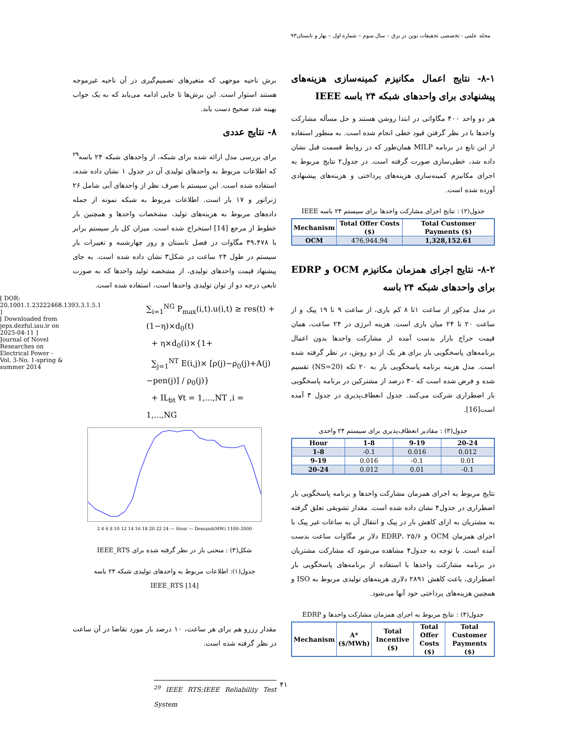مجله علمی - تخصصی تحقیقات نوین در برق – سال سوم – شماره اول – بهار و تابستان۹۳
[ DOR: 20.1001.1.23222468.1393.3.1.5.1 ]
[ Downloaded from jeps.dezful.iau.ir on 2025-04-11 ]
Journal of Novel Researches on Electrical Power - Vol. 3-No. 1-spring & summer 2014
برش ناحیه موجهی که متغیرهای تصمیم‌گیری در آن ناحیه غیرموجه هستند استوار است. این برش‌ها تا جایی ادامه می‌یابد که به یک جواب بهینه عدد صحیح دست یابد.
۸- نتایج عددی
برای بررسی مدل ارائه شده برای شبکه، از واحدهای شبکه ۲۴ باسه<sup>۲۹</sup> که اطلاعات مربوط به واحدهای تولیدی آن در جدول ۱ نشان داده شده، استفاده شده است. این سیستم با صرف نظر از واحدهای آبی شامل ۲۶ ژنراتور و ۱۷ بار است. اطلاعات مربوط به شبکه نمونه از جمله داده‌های مربوط به هزینه‌های تولید، مشخصات واحدها و همچنین بار خطوط از مرجع [14] استخراج شده است. میزان کل بار سیستم برابر با ۳۹،۴۷۸ مگاوات در فصل تابستان و روز چهارشنبه و تغییرات بار سیستم در طول ۲۴ ساعت در شکل۳ نشان داده شده است. به جای پیشنهاد قیمت واحدهای تولیدی، از مشخصه تولید واحدها که به صورت تابعی درجه دو از توان تولیدی واحدها است، استفاده شده است.
∑<sub>i=1</sub><sup>NG</sup> P<sub>max</sub>(i,t).u(i,t) ≥ res(t) + (1−η)×d<sub>0</sub>(t)
+ η×d<sub>0</sub>(i)×{1+
∑<sub>j=1</sub><sup>NT</sup> E(i,j)× [ρ(j)−ρ<sub>0</sub>(j)+A(j)−pen(j)] / ρ<sub>0</sub>(j)}
+ IL<sub>bt</sub> ∀t = 1,...,NT ,i = 1,...,NG
2 4 6 8 10 12 14 16 18 20 22 24 — Hour — Demand(MW) 1100–2000
شکل(۳) : منحنی بار در نظر گرفته شده برای IEEE_RTS
جدول(۱): اطلاعات مربوط به واحدهای تولیدی شبکه ۲۴ باسه
[14] IEEE_RTS
مقدار رزرو هم برای هر ساعت، ۱۰ درصد بار مورد تقاضا در آن ساعت در نظر گرفته شده است.
<sup>29</sup> IEEE RTS:IEEE Reliability Test System
۸-۱- نتایج اعمال مکانیزم کمینه‌سازی هزینه‌های پیشنهادی برای واحدهای شبکه ۲۴ باسه IEEE
هر دو واحد ۴۰۰ مگاواتی در ابتدا روشن هستند و حل مسأله مشارکت واحدها با در نظر گرفتن قیود خطی انجام شده است. به منظور استفاده از این تابع در برنامه MILP همان‌طور که در روابط قسمت قبل نشان داده شد، خطی‌سازی صورت گرفته است. در جدول۲ نتایج مربوط به اجرای مکانیزم کمینه‌سازی هزینه‌های پرداختی و هزینه‌های پیشنهادی آورده شده است.
جدول(۲) : نتایج اجرای مشارکت واحدها برای سیستم ۲۴ باسه IEEE
| Mechanism | Total Offer Costs ($) | Total Customer Payments ($) |
| --- | --- | --- |
| OCM | 476,944.94 | 1,328,152.61 |
۸-۲- نتایج اجرای همزمان مکانیزم OCM و EDRP برای واحدهای شبکه ۲۴ باسه
در مدل مذکور از ساعت ۱تا ۸ کم باری، از ساعت ۹ تا ۱۹ پیک و از ساعت ۲۰ تا ۲۴ میان باری است. هزینه انرژی در ۲۴ ساعت، همان قیمت حراج بازار بدست آمده از مشارکت واحدها بدون اعمال برنامه‌های پاسخگویی بار برای هر یک از دو روش، در نظر گرفته شده است. مدل هزینه برنامه پاسخگویی بار به ۲۰ تکه (NS=20) تقسیم شده و فرض شده است که ۳۰ درصد از مشترکین در برنامه پاسخگویی بار اضطراری شرکت می‌کنند. جدول انعطاف‌پذیری در جدول ۳ آمده است[16].
جدول(۳) : مقادیر انعطاف‌پذیری برای سیستم ۲۴ واحدی
| Hour | 1-8 | 9-19 | 20-24 |
| --- | --- | --- | --- |
| 1-8 | -0.1 | 0.016 | 0.012 |
| 9-19 | 0.016 | -0.1 | 0.01 |
| 20-24 | 0.012 | 0.01 | -0.1 |
نتایج مربوط به اجرای همزمان مشارکت واحدها و برنامه پاسخگویی بار اضطراری در جدول۴ نشان داده شده است. مقدار تشویقی تعلق گرفته به مشتریان به ازای کاهش بار در پیک و انتقال آن به ساعات غیر پیک با اجرای همزمان OCM و EDRP، ۲۵/۶ دلار بر مگاوات ساعت بدست آمده است. با توجه به جدول۴ مشاهده می‌شود که مشارکت مشتریان در برنامه مشارکت واحدها با استفاده از برنامه‌های پاسخگویی بار اضطراری، باعث کاهش ۲۸۹۱ دلاری هزینه‌های تولیدی مربوط به ISO و همچنین هزینه‌های پرداختی خود آنها می‌شود.
جدول(۴) : نتایج مربوط به اجرای همزمان مشارکت واحدها و EDRP
| Mechanism | A* ($/MWh) | Total Incentive ($) | Total Offer Costs ($) | Total Customer Payments ($) |
| --- | --- | --- | --- | --- |
۴۱